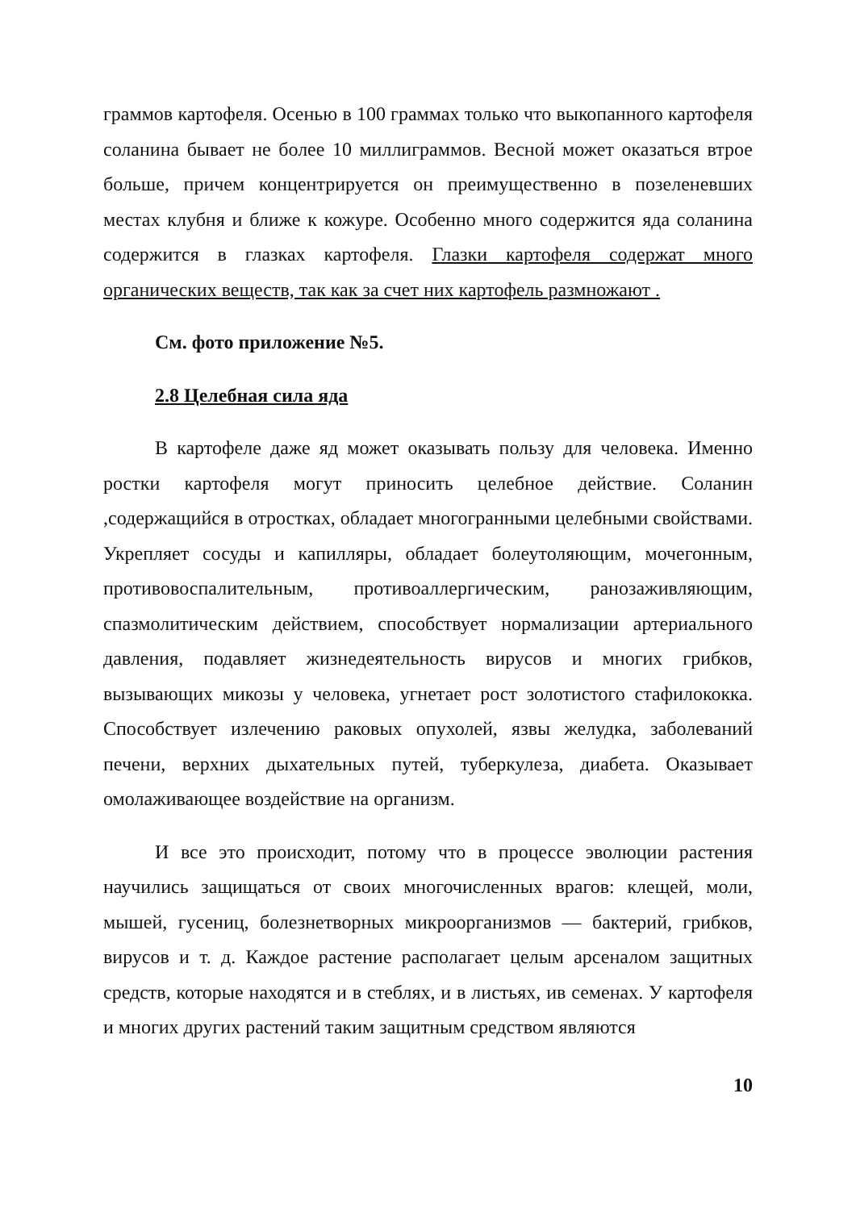граммов картофеля. Осенью в 100 граммах только что выкопанного картофеля соланина бывает не более 10 миллиграммов. Весной может оказаться втрое больше, причем концентрируется он преимущественно в позеленевших местах клубня и ближе к кожуре. Особенно много содержится яда соланина содержится в глазках картофеля. Глазки картофеля содержат много органических веществ, так как за счет них картофель размножают .
См. фото приложение №5.
2.8 Целебная сила яда
В картофеле даже яд может оказывать пользу для человека. Именно ростки картофеля могут приносить целебное действие. Соланин ,содержащийся в отростках, обладает многогранными целебными свойствами. Укрепляет сосуды и капилляры, обладает болеутоляющим, мочегонным, противовоспалительным, противоаллергическим, ранозаживляющим, спазмолитическим действием, способствует нормализации артериального давления, подавляет жизнедеятельность вирусов и многих грибков, вызывающих микозы у человека, угнетает рост золотистого стафилококка. Способствует излечению раковых опухолей, язвы желудка, заболеваний печени, верхних дыхательных путей, туберкулеза, диабета. Оказывает омолаживающее воздействие на организм.
И все это происходит, потому что в процессе эволюции растения научились защищаться от своих многочисленных врагов: клещей, моли, мышей, гусениц, болезнетворных микроорганизмов — бактерий, грибков, вирусов и т. д. Каждое растение располагает целым арсеналом защитных средств, которые находятся и в стеблях, и в листьях, ив семенах. У картофеля и многих других растений таким защитным средством являются
10